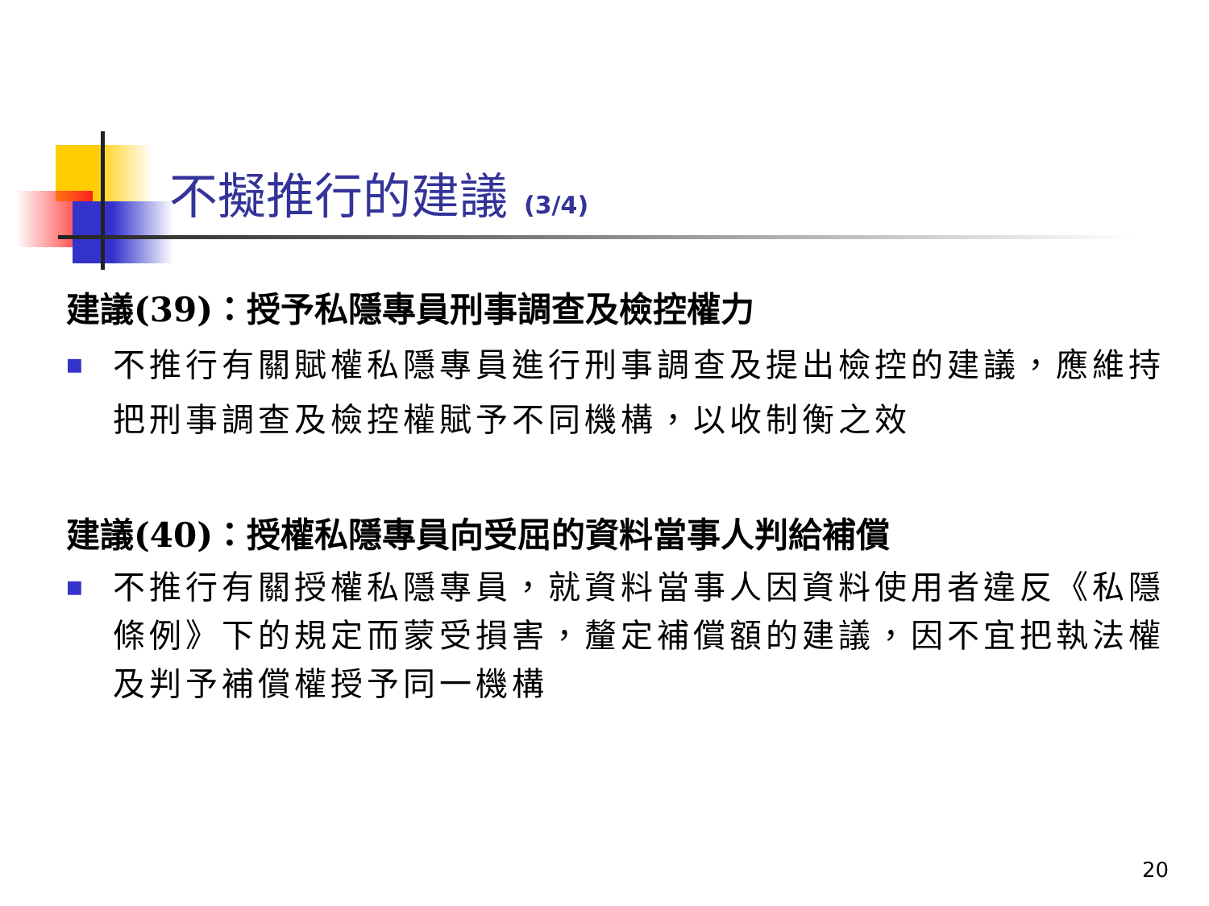不擬推行的建議 (3/4)
建議(39)：授予私隱專員刑事調查及檢控權力
■
不推行有關賦權私隱專員進行刑事調查及提出檢控的建議，應維持把刑事調查及檢控權賦予不同機構，以收制衡之效
建議(40)：授權私隱專員向受屈的資料當事人判給補償
■
不推行有關授權私隱專員，就資料當事人因資料使用者違反《私隱條例》下的規定而蒙受損害，釐定補償額的建議，因不宜把執法權及判予補償權授予同一機構
20